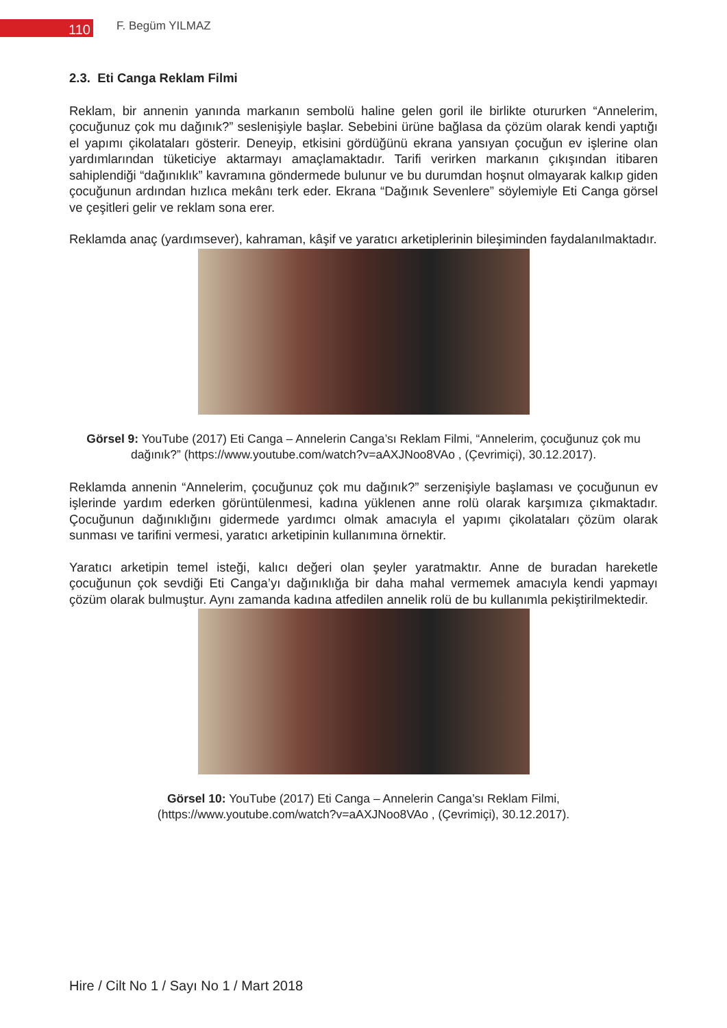110
F. Begüm YILMAZ
2.3. Eti Canga Reklam Filmi
Reklam, bir annenin yanında markanın sembolü haline gelen goril ile birlikte otururken “Annelerim, çocuğunuz çok mu dağınık?” seslenişiyle başlar. Sebebini ürüne bağlasa da çözüm olarak kendi yaptığı el yapımı çikolataları gösterir. Deneyip, etkisini gördüğünü ekrana yansıyan çocuğun ev işlerine olan yardımlarından tüketiciye aktarmayı amaçlamaktadır. Tarifi verirken markanın çıkışından itibaren sahiplendiği “dağınıklık” kavramına göndermede bulunur ve bu durumdan hoşnut olmayarak kalkıp giden çocuğunun ardından hızlıca mekânı terk eder. Ekrana “Dağınık Sevenlere” söylemiyle Eti Canga görsel ve çeşitleri gelir ve reklam sona erer.
Reklamda anaç (yardımsever), kahraman, kâşif ve yaratıcı arketiplerinin bileşiminden faydalanılmaktadır.
Görsel 9: YouTube (2017) Eti Canga – Annelerin Canga’sı Reklam Filmi, “Annelerim, çocuğunuz çok mu dağınık?” (https://www.youtube.com/watch?v=aAXJNoo8VAo , (Çevrimiçi), 30.12.2017).
Reklamda annenin “Annelerim, çocuğunuz çok mu dağınık?” serzenişiyle başlaması ve çocuğunun ev işlerinde yardım ederken görüntülenmesi, kadına yüklenen anne rolü olarak karşımıza çıkmaktadır. Çocuğunun dağınıklığını gidermede yardımcı olmak amacıyla el yapımı çikolataları çözüm olarak sunması ve tarifini vermesi, yaratıcı arketipinin kullanımına örnektir.
Yaratıcı arketipin temel isteği, kalıcı değeri olan şeyler yaratmaktır. Anne de buradan hareketle çocuğunun çok sevdiği Eti Canga’yı dağınıklığa bir daha mahal vermemek amacıyla kendi yapmayı çözüm olarak bulmuştur. Aynı zamanda kadına atfedilen annelik rolü de bu kullanımla pekiştirilmektedir.
Görsel 10: YouTube (2017) Eti Canga – Annelerin Canga’sı Reklam Filmi,
(https://www.youtube.com/watch?v=aAXJNoo8VAo , (Çevrimiçi), 30.12.2017).
Hire / Cilt No 1 / Sayı No 1 / Mart 2018